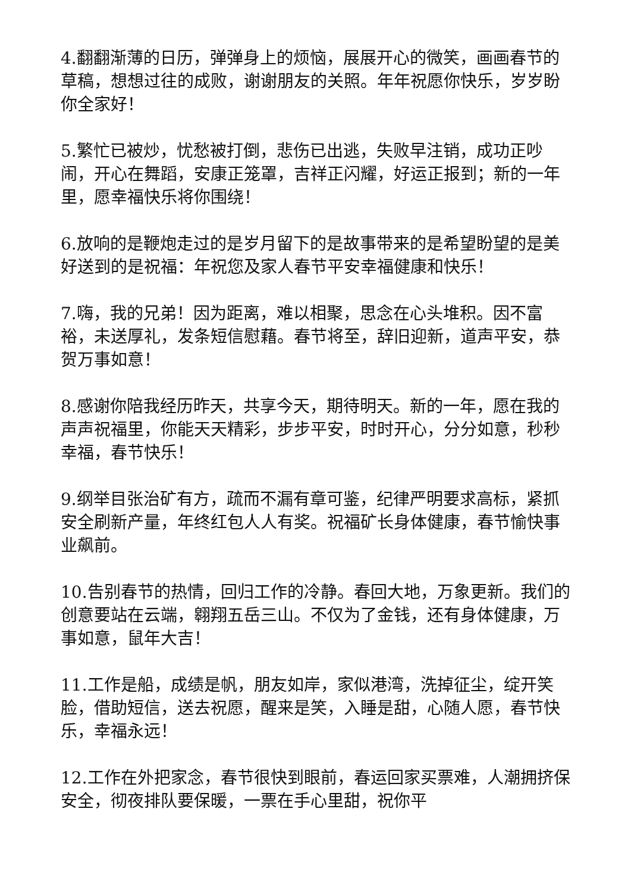4.翻翻渐薄的日历，弹弹身上的烦恼，展展开心的微笑，画画春节的草稿，想想过往的成败，谢谢朋友的关照。年年祝愿你快乐，岁岁盼你全家好！
5.繁忙已被炒，忧愁被打倒，悲伤已出逃，失败早注销，成功正吵闹，开心在舞蹈，安康正笼罩，吉祥正闪耀，好运正报到；新的一年里，愿幸福快乐将你围绕！
6.放响的是鞭炮走过的是岁月留下的是故事带来的是希望盼望的是美好送到的是祝福：年祝您及家人春节平安幸福健康和快乐！
7.嗨，我的兄弟！因为距离，难以相聚，思念在心头堆积。因不富裕，未送厚礼，发条短信慰藉。春节将至，辞旧迎新，道声平安，恭贺万事如意！
8.感谢你陪我经历昨天，共享今天，期待明天。新的一年，愿在我的声声祝福里，你能天天精彩，步步平安，时时开心，分分如意，秒秒幸福，春节快乐！
9.纲举目张治矿有方，疏而不漏有章可鉴，纪律严明要求高标，紧抓安全刷新产量，年终红包人人有奖。祝福矿长身体健康，春节愉快事业飙前。
10.告别春节的热情，回归工作的冷静。春回大地，万象更新。我们的创意要站在云端，翱翔五岳三山。不仅为了金钱，还有身体健康，万事如意，鼠年大吉！
11.工作是船，成绩是帆，朋友如岸，家似港湾，洗掉征尘，绽开笑脸，借助短信，送去祝愿，醒来是笑，入睡是甜，心随人愿，春节快乐，幸福永远！
12.工作在外把家念，春节很快到眼前，春运回家买票难，人潮拥挤保安全，彻夜排队要保暖，一票在手心里甜，祝你平